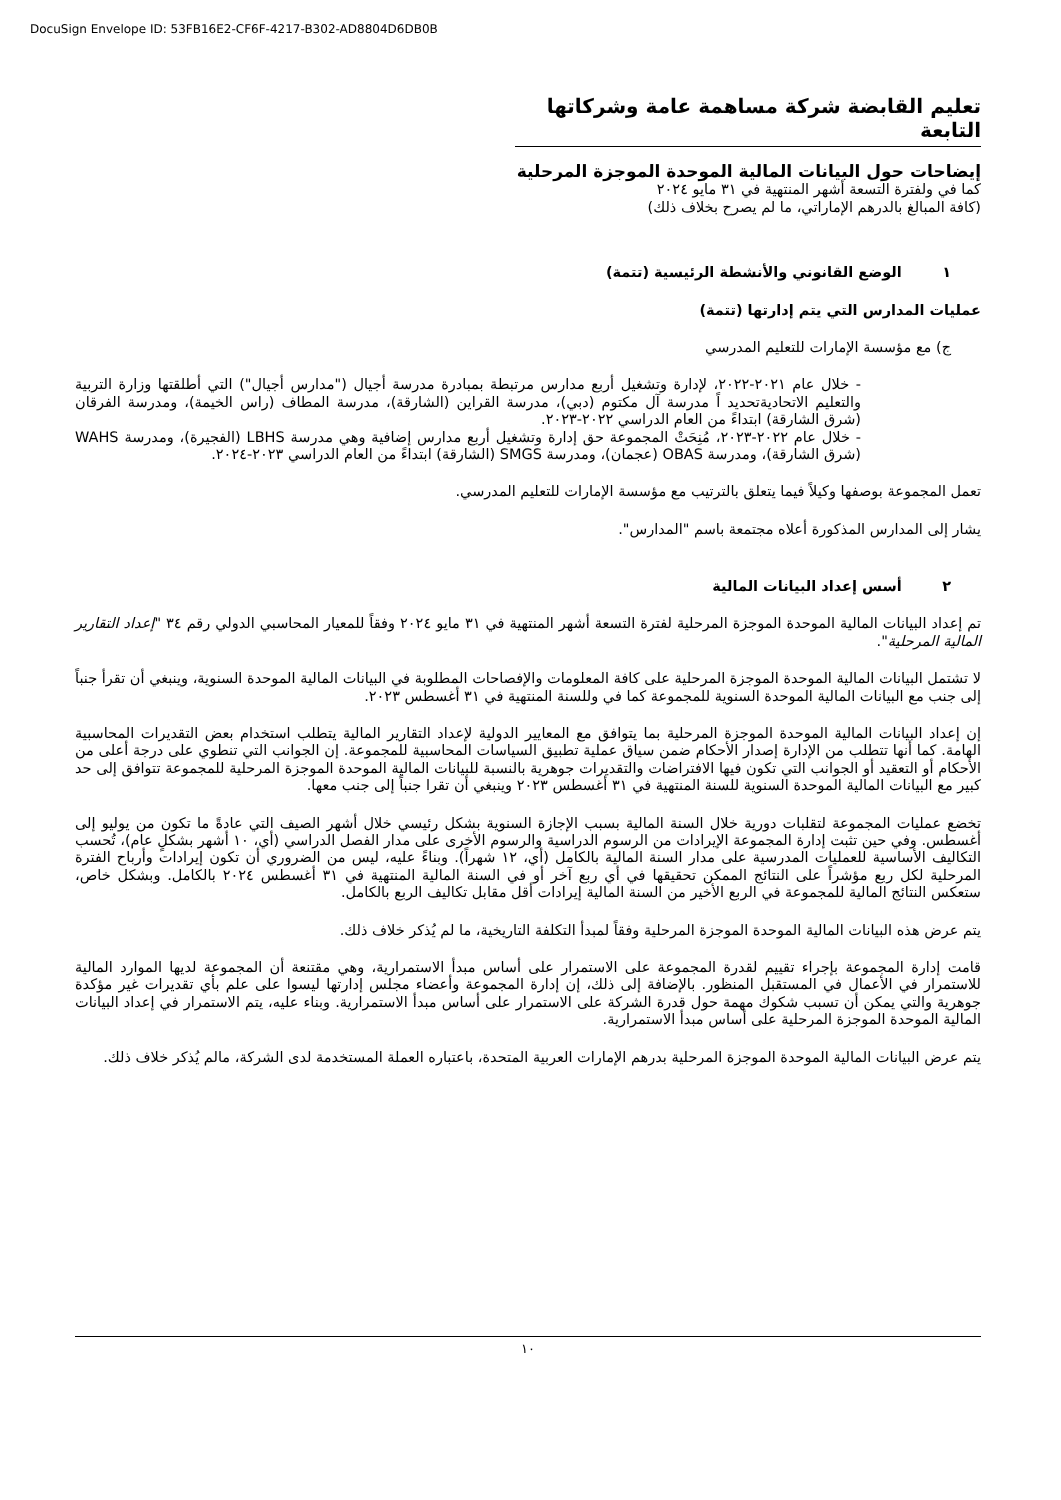DocuSign Envelope ID: 53FB16E2-CF6F-4217-B302-AD8804D6DB0B
تعليم القابضة شركة مساهمة عامة وشركاتها التابعة
إيضاحات حول البيانات المالية الموحدة الموجزة المرحلية
كما في ولفترة التسعة أشهر المنتهية في ٣١ مايو ٢٠٢٤
(كافة المبالغ بالدرهم الإماراتي، ما لم يصرح بخلاف ذلك)
١ الوضع القانوني والأنشطة الرئيسية (تتمة)
عمليات المدارس التي يتم إدارتها (تتمة)
ج) مع مؤسسة الإمارات للتعليم المدرسي
- خلال عام ٢٠٢١-٢٠٢٢، لإدارة وتشغيل أربع مدارس مرتبطة بمبادرة مدرسة أجيال ("مدارس أجيال") التي أطلقتها وزارة التربية والتعليم الاتحاديةتحديد اً مدرسة آل مكتوم (دبي)، مدرسة القراين (الشارقة)، مدرسة المطاف (راس الخيمة)، ومدرسة الفرقان (شرق الشارقة) ابتداءً من العام الدراسي ٢٠٢٢-٢٠٢٣.
- خلال عام ٢٠٢٢-٢٠٢٣، مُنِحَتْ المجموعة حق إدارة وتشغيل أربع مدارس إضافية وهي مدرسة LBHS (الفجيرة)، ومدرسة WAHS (شرق الشارقة)، ومدرسة OBAS (عجمان)، ومدرسة SMGS (الشارقة) ابتداءً من العام الدراسي ٢٠٢٣-٢٠٢٤.
تعمل المجموعة بوصفها وكيلاً فيما يتعلق بالترتيب مع مؤسسة الإمارات للتعليم المدرسي.
يشار إلى المدارس المذكورة أعلاه مجتمعة باسم "المدارس".
٢ أسس إعداد البيانات المالية
تم إعداد البيانات المالية الموحدة الموجزة المرحلية لفترة التسعة أشهر المنتهية في ٣١ مايو ٢٠٢٤ وفقاً للمعيار المحاسبي الدولي رقم ٣٤ "إعداد التقارير المالية المرحلية".
لا تشتمل البيانات المالية الموحدة الموجزة المرحلية على كافة المعلومات والإفصاحات المطلوبة في البيانات المالية الموحدة السنوية، وينبغي أن تقرأ جنباً إلى جنب مع البيانات المالية الموحدة السنوية للمجموعة كما في وللسنة المنتهية في ٣١ أغسطس ٢٠٢٣.
إن إعداد البيانات المالية الموحدة الموجزة المرحلية بما يتوافق مع المعايير الدولية لإعداد التقارير المالية يتطلب استخدام بعض التقديرات المحاسبية الهامة. كما أنها تتطلب من الإدارة إصدار الأحكام ضمن سياق عملية تطبيق السياسات المحاسبية للمجموعة. إن الجوانب التي تنطوي على درجة أعلى من الأحكام أو التعقيد أو الجوانب التي تكون فيها الافتراضات والتقديرات جوهرية بالنسبة للبيانات المالية الموحدة الموجزة المرحلية للمجموعة تتوافق إلى حد كبير مع البيانات المالية الموحدة السنوية للسنة المنتهية في ٣١ أغسطس ٢٠٢٣ وينبغي أن تقرا جنباً إلى جنب معها.
تخضع عمليات المجموعة لتقلبات دورية خلال السنة المالية بسبب الإجازة السنوية بشكل رئيسي خلال أشهر الصيف التي عادةً ما تكون من يوليو إلى أغسطس. وفي حين تثبت إدارة المجموعة الإيرادات من الرسوم الدراسية والرسوم الأخرى على مدار الفصل الدراسي (أي، ١٠ أشهر بشكلٍ عام)، تُحسب التكاليف الأساسية للعمليات المدرسية على مدار السنة المالية بالكامل (أي، ١٢ شهراً). وبناءً عليه، ليس من الضروري أن تكون إيرادات وأرباح الفترة المرحلية لكل ربع مؤشراً على النتائج الممكن تحقيقها في أي ربع آخر أو في السنة المالية المنتهية في ٣١ أغسطس ٢٠٢٤ بالكامل. وبشكل خاص، ستعكس النتائج المالية للمجموعة في الربع الأخير من السنة المالية إيرادات أقل مقابل تكاليف الربع بالكامل.
يتم عرض هذه البيانات المالية الموحدة الموجزة المرحلية وفقاً لمبدأ التكلفة التاريخية، ما لم يُذكر خلاف ذلك.
قامت إدارة المجموعة بإجراء تقييم لقدرة المجموعة على الاستمرار على أساس مبدأ الاستمرارية، وهي مقتنعة أن المجموعة لديها الموارد المالية للاستمرار في الأعمال في المستقبل المنظور. بالإضافة إلى ذلك، إن إدارة المجموعة وأعضاء مجلس إدارتها ليسوا على علم بأي تقديرات غير مؤكدة جوهرية والتي يمكن أن تسبب شكوك مهمة حول قدرة الشركة على الاستمرار على أساس مبدأ الاستمرارية. وبناء عليه، يتم الاستمرار في إعداد البيانات المالية الموحدة الموجزة المرحلية على أساس مبدأ الاستمرارية.
يتم عرض البيانات المالية الموحدة الموجزة المرحلية بدرهم الإمارات العربية المتحدة، باعتباره العملة المستخدمة لدى الشركة، مالم يُذكر خلاف ذلك.
١٠